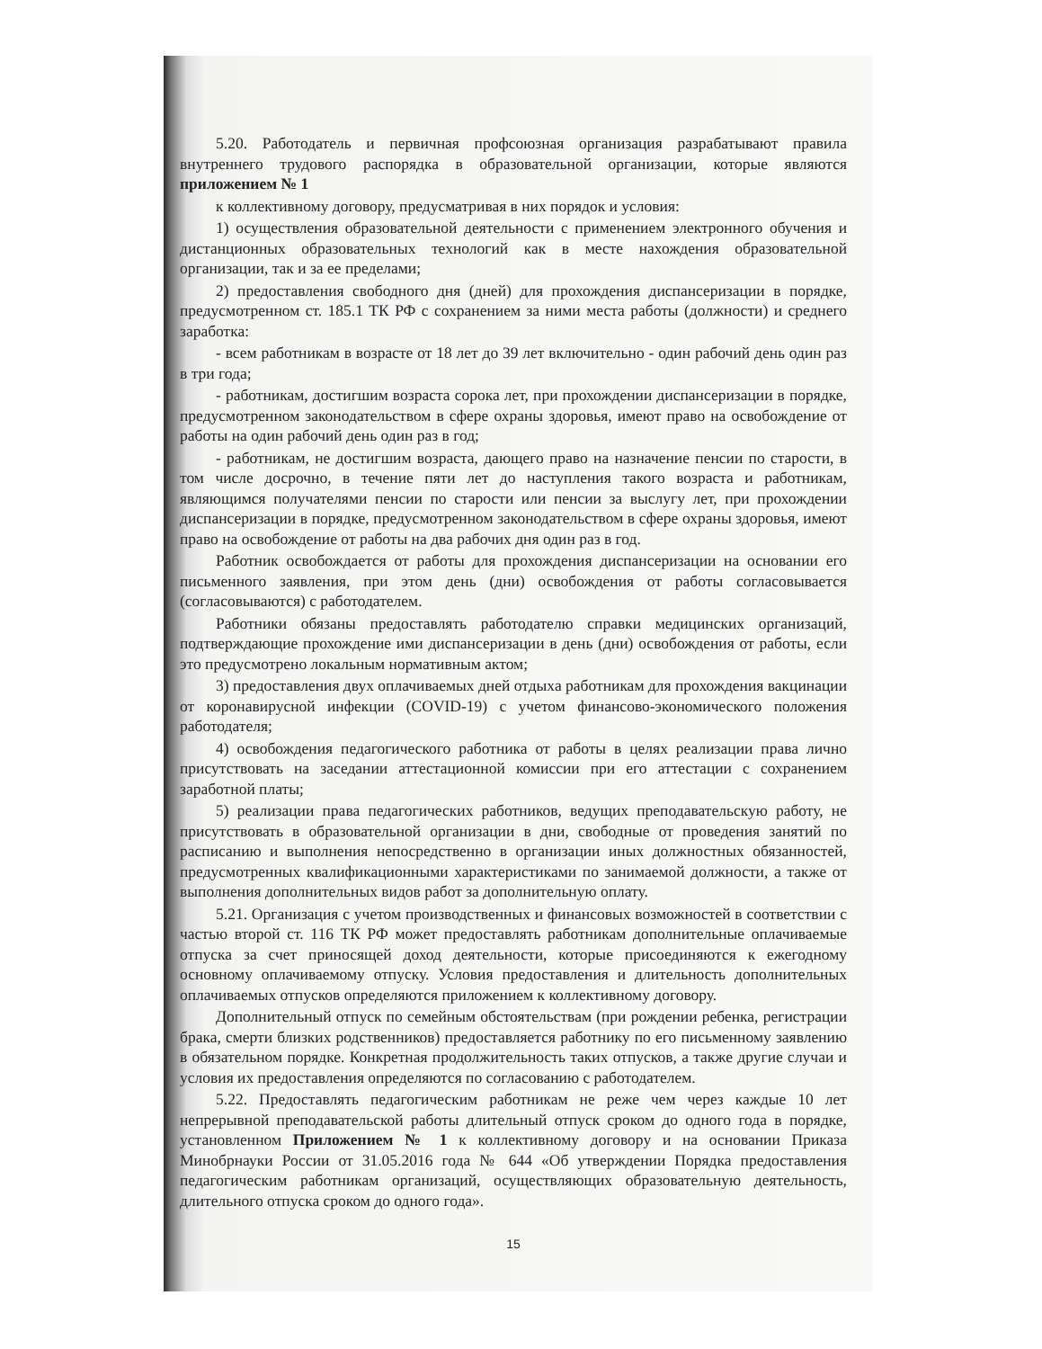5.20. Работодатель и первичная профсоюзная организация разрабатывают правила внутреннего трудового распорядка в образовательной организации, которые являются приложением № 1
к коллективному договору, предусматривая в них порядок и условия:
1) осуществления образовательной деятельности с применением электронного обучения и дистанционных образовательных технологий как в месте нахождения образовательной организации, так и за ее пределами;
2) предоставления свободного дня (дней) для прохождения диспансеризации в порядке, предусмотренном ст. 185.1 ТК РФ с сохранением за ними места работы (должности) и среднего заработка:
- всем работникам в возрасте от 18 лет до 39 лет включительно - один рабочий день один раз в три года;
- работникам, достигшим возраста сорока лет, при прохождении диспансеризации в порядке, предусмотренном законодательством в сфере охраны здоровья, имеют право на освобождение от работы на один рабочий день один раз в год;
- работникам, не достигшим возраста, дающего право на назначение пенсии по старости, в том числе досрочно, в течение пяти лет до наступления такого возраста и работникам, являющимся получателями пенсии по старости или пенсии за выслугу лет, при прохождении диспансеризации в порядке, предусмотренном законодательством в сфере охраны здоровья, имеют право на освобождение от работы на два рабочих дня один раз в год.
Работник освобождается от работы для прохождения диспансеризации на основании его письменного заявления, при этом день (дни) освобождения от работы согласовывается (согласовываются) с работодателем.
Работники обязаны предоставлять работодателю справки медицинских организаций, подтверждающие прохождение ими диспансеризации в день (дни) освобождения от работы, если это предусмотрено локальным нормативным актом;
3) предоставления двух оплачиваемых дней отдыха работникам для прохождения вакцинации от коронавирусной инфекции (COVID-19) с учетом финансово-экономического положения работодателя;
4) освобождения педагогического работника от работы в целях реализации права лично присутствовать на заседании аттестационной комиссии при его аттестации с сохранением заработной платы;
5) реализации права педагогических работников, ведущих преподавательскую работу, не присутствовать в образовательной организации в дни, свободные от проведения занятий по расписанию и выполнения непосредственно в организации иных должностных обязанностей, предусмотренных квалификационными характеристиками по занимаемой должности, а также от выполнения дополнительных видов работ за дополнительную оплату.
5.21. Организация с учетом производственных и финансовых возможностей в соответствии с частью второй ст. 116 ТК РФ может предоставлять работникам дополнительные оплачиваемые отпуска за счет приносящей доход деятельности, которые присоединяются к ежегодному основному оплачиваемому отпуску. Условия предоставления и длительность дополнительных оплачиваемых отпусков определяются приложением к коллективному договору.
Дополнительный отпуск по семейным обстоятельствам (при рождении ребенка, регистрации брака, смерти близких родственников) предоставляется работнику по его письменному заявлению в обязательном порядке. Конкретная продолжительность таких отпусков, а также другие случаи и условия их предоставления определяются по согласованию с работодателем.
5.22. Предоставлять педагогическим работникам не реже чем через каждые 10 лет непрерывной преподавательской работы длительный отпуск сроком до одного года в порядке, установленном Приложением № 1 к коллективному договору и на основании Приказа Минобрнауки России от 31.05.2016 года № 644 «Об утверждении Порядка предоставления педагогическим работникам организаций, осуществляющих образовательную деятельность, длительного отпуска сроком до одного года».
15